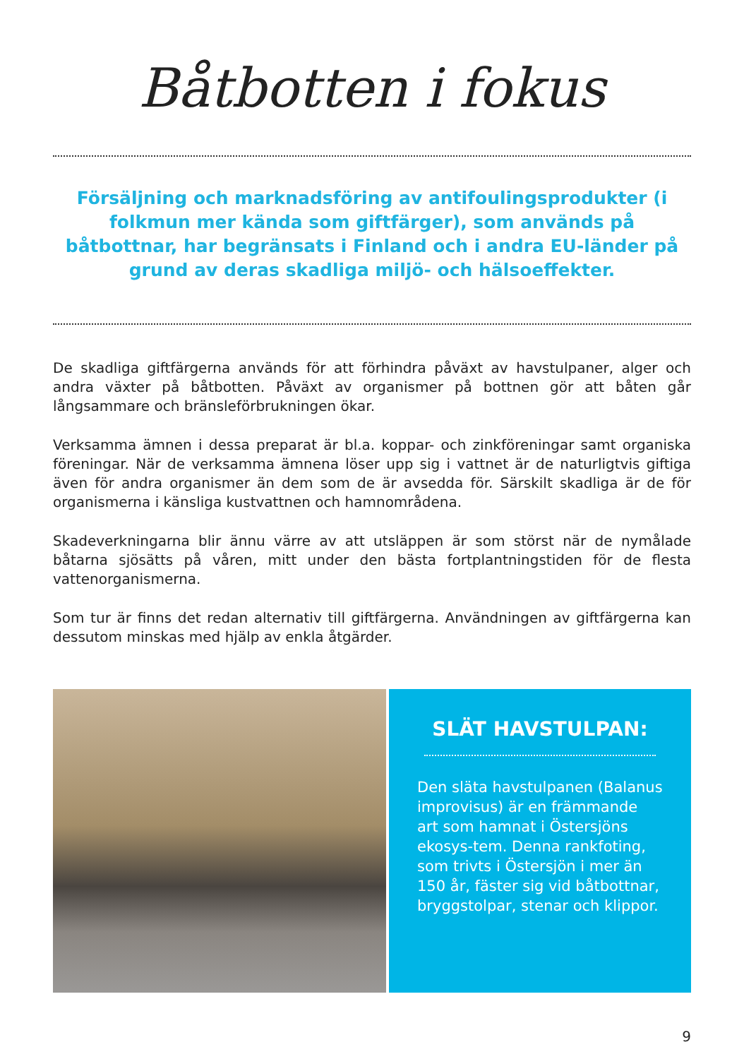Båtbotten i fokus
Försäljning och marknadsföring av antifoulingsprodukter (i folkmun mer kända som giftfärger), som används på båtbottnar, har begränsats i Finland och i andra EU-länder på grund av deras skadliga miljö- och hälsoeffekter.
De skadliga giftfärgerna används för att förhindra påväxt av havstulpaner, alger och andra växter på båtbotten. Påväxt av organismer på bottnen gör att båten går långsammare och bränsleförbrukningen ökar.
Verksamma ämnen i dessa preparat är bl.a. koppar- och zinkföreningar samt organiska föreningar. När de verksamma ämnena löser upp sig i vattnet är de naturligtvis giftiga även för andra organismer än dem som de är avsedda för. Särskilt skadliga är de för organismerna i känsliga kustvattnen och hamnområdena.
Skadeverkningarna blir ännu värre av att utsläppen är som störst när de nymålade båtarna sjösätts på våren, mitt under den bästa fortplantningstiden för de flesta vattenorganismerna.
Som tur är finns det redan alternativ till giftfärgerna. Användningen av giftfärgerna kan dessutom minskas med hjälp av enkla åtgärder.
SLÄT HAVSTULPAN:
Den släta havstulpanen (Balanus improvisus) är en främmande art som hamnat i Östersjöns ekosys-tem. Denna rankfoting, som trivts i Östersjön i mer än 150 år, fäster sig vid båtbottnar, bryggstolpar, stenar och klippor.
9